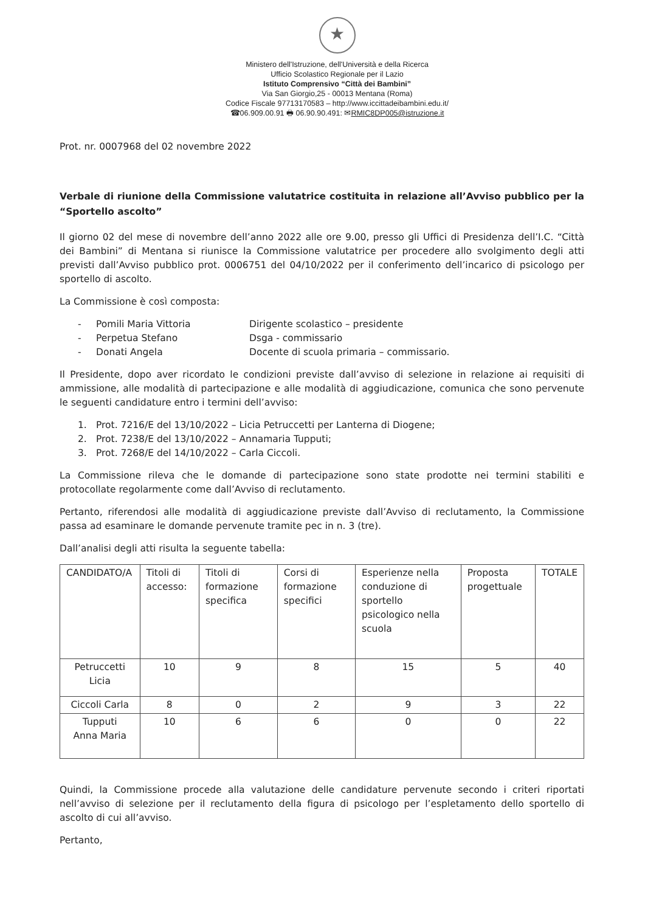★
Ministero dell'Istruzione, dell'Università e della Ricerca
Ufficio Scolastico Regionale per il Lazio
Istituto Comprensivo “Città dei Bambini”
Via San Giorgio,25 - 00013 Mentana (Roma)
Codice Fiscale 97713170583 – http://www.iccittadeibambini.edu.it/
☎06.909.00.91 🖶 06.90.90.491: ✉RMIC8DP005@istruzione.it
Prot. nr. 0007968 del 02 novembre 2022
Verbale di riunione della Commissione valutatrice costituita in relazione all’Avviso pubblico per la “Sportello ascolto”
Il giorno 02 del mese di novembre dell’anno 2022 alle ore 9.00, presso gli Uffici di Presidenza dell’I.C. “Città dei Bambini” di Mentana si riunisce la Commissione valutatrice per procedere allo svolgimento degli atti previsti dall’Avviso pubblico prot. 0006751 del 04/10/2022 per il conferimento dell’incarico di psicologo per sportello di ascolto.
La Commissione è così composta:
- Pomili Maria Vittoria Dirigente scolastico – presidente
- Perpetua Stefano Dsga - commissario
- Donati Angela Docente di scuola primaria – commissario.
Il Presidente, dopo aver ricordato le condizioni previste dall’avviso di selezione in relazione ai requisiti di ammissione, alle modalità di partecipazione e alle modalità di aggiudicazione, comunica che sono pervenute le seguenti candidature entro i termini dell’avviso:
1. Prot. 7216/E del 13/10/2022 – Licia Petruccetti per Lanterna di Diogene;
2. Prot. 7238/E del 13/10/2022 – Annamaria Tupputi;
3. Prot. 7268/E del 14/10/2022 – Carla Ciccoli.
La Commissione rileva che le domande di partecipazione sono state prodotte nei termini stabiliti e protocollate regolarmente come dall’Avviso di reclutamento.
Pertanto, riferendosi alle modalità di aggiudicazione previste dall’Avviso di reclutamento, la Commissione passa ad esaminare le domande pervenute tramite pec in n. 3 (tre).
Dall’analisi degli atti risulta la seguente tabella:
| CANDIDATO/A | Titoli di accesso: | Titoli di formazione specifica | Corsi di formazione specifici | Esperienze nella conduzione di sportello psicologico nella scuola | Proposta progettuale | TOTALE |
| --- | --- | --- | --- | --- | --- | --- |
| Petruccetti Licia | 10 | 9 | 8 | 15 | 5 | 40 |
| Ciccoli Carla | 8 | 0 | 2 | 9 | 3 | 22 |
| Tupputi Anna Maria | 10 | 6 | 6 | 0 | 0 | 22 |
Quindi, la Commissione procede alla valutazione delle candidature pervenute secondo i criteri riportati nell’avviso di selezione per il reclutamento della figura di psicologo per l’espletamento dello sportello di ascolto di cui all’avviso.
Pertanto,